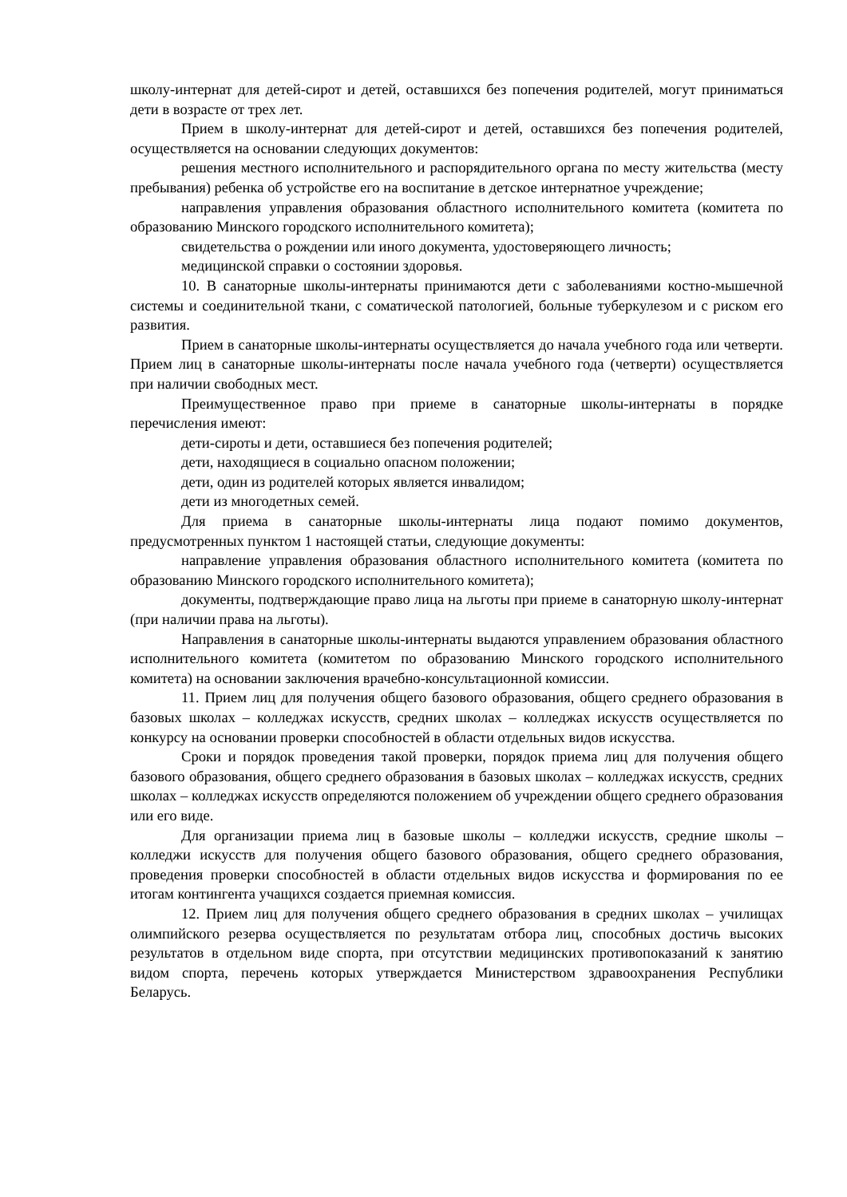школу-интернат для детей-сирот и детей, оставшихся без попечения родителей, могут приниматься дети в возрасте от трех лет.
Прием в школу-интернат для детей-сирот и детей, оставшихся без попечения родителей, осуществляется на основании следующих документов:
решения местного исполнительного и распорядительного органа по месту жительства (месту пребывания) ребенка об устройстве его на воспитание в детское интернатное учреждение;
направления управления образования областного исполнительного комитета (комитета по образованию Минского городского исполнительного комитета);
свидетельства о рождении или иного документа, удостоверяющего личность;
медицинской справки о состоянии здоровья.
10. В санаторные школы-интернаты принимаются дети с заболеваниями костно-мышечной системы и соединительной ткани, с соматической патологией, больные туберкулезом и с риском его развития.
Прием в санаторные школы-интернаты осуществляется до начала учебного года или четверти. Прием лиц в санаторные школы-интернаты после начала учебного года (четверти) осуществляется при наличии свободных мест.
Преимущественное право при приеме в санаторные школы-интернаты в порядке перечисления имеют:
дети-сироты и дети, оставшиеся без попечения родителей;
дети, находящиеся в социально опасном положении;
дети, один из родителей которых является инвалидом;
дети из многодетных семей.
Для приема в санаторные школы-интернаты лица подают помимо документов, предусмотренных пунктом 1 настоящей статьи, следующие документы:
направление управления образования областного исполнительного комитета (комитета по образованию Минского городского исполнительного комитета);
документы, подтверждающие право лица на льготы при приеме в санаторную школу-интернат (при наличии права на льготы).
Направления в санаторные школы-интернаты выдаются управлением образования областного исполнительного комитета (комитетом по образованию Минского городского исполнительного комитета) на основании заключения врачебно-консультационной комиссии.
11. Прием лиц для получения общего базового образования, общего среднего образования в базовых школах – колледжах искусств, средних школах – колледжах искусств осуществляется по конкурсу на основании проверки способностей в области отдельных видов искусства.
Сроки и порядок проведения такой проверки, порядок приема лиц для получения общего базового образования, общего среднего образования в базовых школах – колледжах искусств, средних школах – колледжах искусств определяются положением об учреждении общего среднего образования или его виде.
Для организации приема лиц в базовые школы – колледжи искусств, средние школы – колледжи искусств для получения общего базового образования, общего среднего образования, проведения проверки способностей в области отдельных видов искусства и формирования по ее итогам контингента учащихся создается приемная комиссия.
12. Прием лиц для получения общего среднего образования в средних школах – училищах олимпийского резерва осуществляется по результатам отбора лиц, способных достичь высоких результатов в отдельном виде спорта, при отсутствии медицинских противопоказаний к занятию видом спорта, перечень которых утверждается Министерством здравоохранения Республики Беларусь.